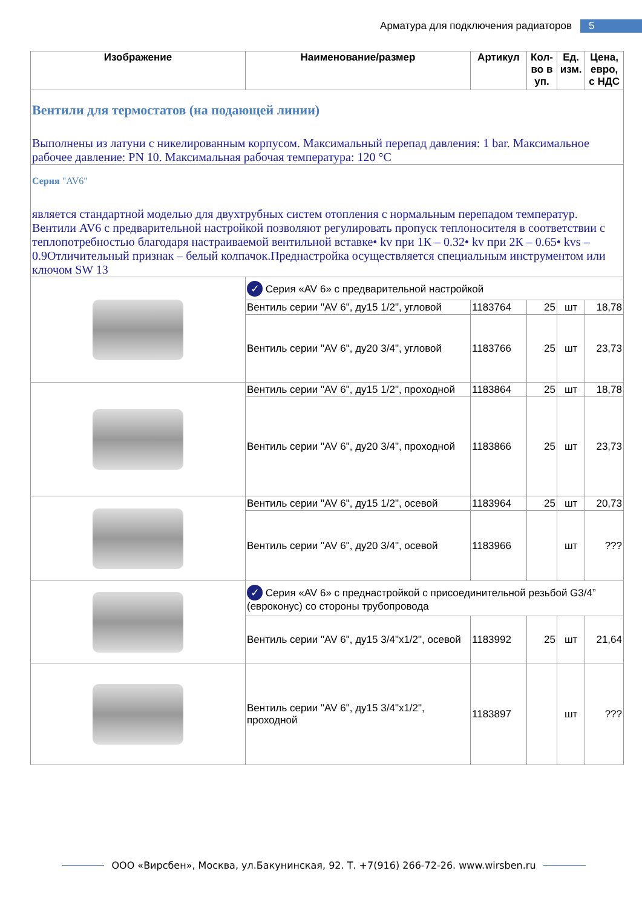Арматура для подключения радиаторов 5
| Изображение | Наименование/размер | Артикул | Кол-во в уп. | Ед. изм. | Цена, евро, с НДС |
| --- | --- | --- | --- | --- | --- |
| Вентили для термостатов (на подающей линии) Выполнены из латуни с никелированным корпусом. Максимальный перепад давления: 1 bar. Максимальное рабочее давление: PN 10. Максимальная рабочая температура: 120 °С | | | | | |
| Серия "AV6" является стандартной моделью для двухтрубных систем отопления с нормальным перепадом температур. Вентили AV6 с предварительной настройкой позволяют регулировать пропуск теплоносителя в соответствии с теплопотребностью благодаря настраиваемой вентильной вставке• kv при 1К – 0.32• kv при 2К – 0.65• kvs – 0.9Отличительный признак – белый колпачок.Преднастройка осуществляется специальным инструментом или ключом SW 13 | | | | | |
| | ✓ Серия «AV 6» с предварительной настройкой | | | | |
| | Вентиль серии "AV 6", ду15 1/2", угловой | 1183764 | 25 | шт | 18,78 |
| | Вентиль серии "AV 6", ду20 3/4", угловой | 1183766 | 25 | шт | 23,73 |
| | Вентиль серии "AV 6", ду15 1/2", проходной | 1183864 | 25 | шт | 18,78 |
| | Вентиль серии "AV 6", ду20 3/4", проходной | 1183866 | 25 | шт | 23,73 |
| | Вентиль серии "AV 6", ду15 1/2", осевой | 1183964 | 25 | шт | 20,73 |
| | Вентиль серии "AV 6", ду20 3/4", осевой | 1183966 | | шт | ??? |
| | ✓ Серия «AV 6» с преднастройкой с присоединительной резьбой G3/4” (евроконус) со стороны трубопровода | | | | |
| | Вентиль серии "AV 6", ду15 3/4"x1/2", осевой | 1183992 | 25 | шт | 21,64 |
| | Вентиль серии "AV 6", ду15 3/4"x1/2", проходной | 1183897 | | шт | ??? |
ООО «Вирсбен», Москва, ул.Бакунинская, 92. Т. +7(916) 266-72-26. www.wirsben.ru